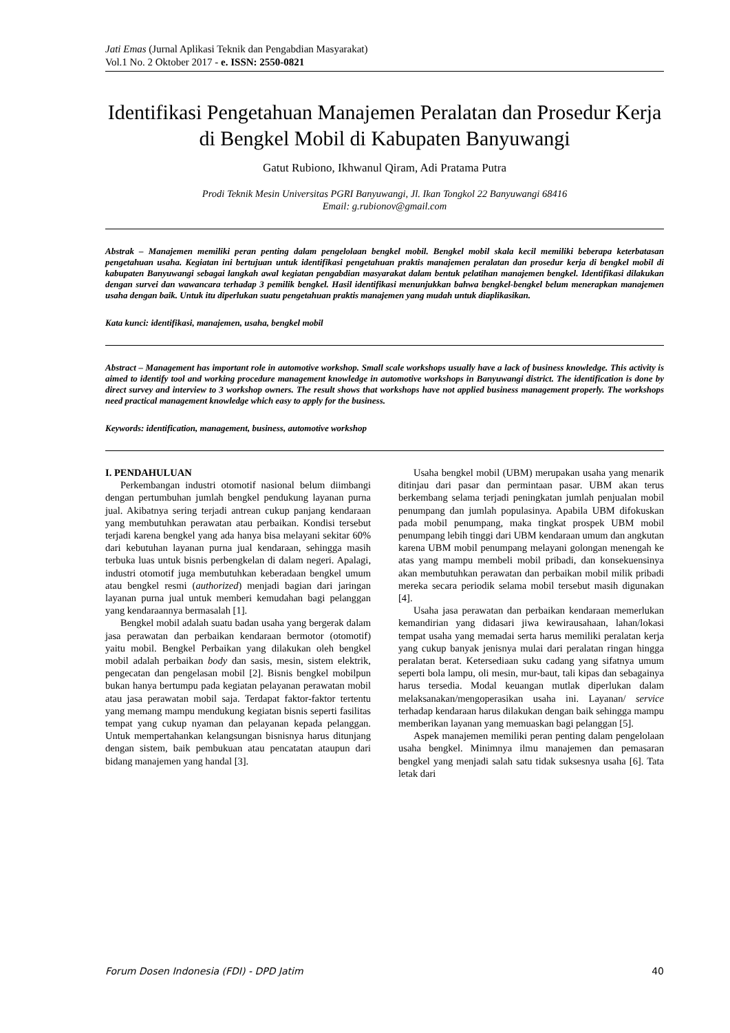Jati Emas (Jurnal Aplikasi Teknik dan Pengabdian Masyarakat)
Vol.1 No. 2 Oktober 2017 - e. ISSN: 2550-0821
Identifikasi Pengetahuan Manajemen Peralatan dan Prosedur Kerja di Bengkel Mobil di Kabupaten Banyuwangi
Gatut Rubiono, Ikhwanul Qiram, Adi Pratama Putra
Prodi Teknik Mesin Universitas PGRI Banyuwangi, Jl. Ikan Tongkol 22 Banyuwangi 68416
Email: g.rubionov@gmail.com
Abstrak – Manajemen memiliki peran penting dalam pengelolaan bengkel mobil. Bengkel mobil skala kecil memiliki beberapa keterbatasan pengetahuan usaha. Kegiatan ini bertujuan untuk identifikasi pengetahuan praktis manajemen peralatan dan prosedur kerja di bengkel mobil di kabupaten Banyuwangi sebagai langkah awal kegiatan pengabdian masyarakat dalam bentuk pelatihan manajemen bengkel. Identifikasi dilakukan dengan survei dan wawancara terhadap 3 pemilik bengkel. Hasil identifikasi menunjukkan bahwa bengkel-bengkel belum menerapkan manajemen usaha dengan baik. Untuk itu diperlukan suatu pengetahuan praktis manajemen yang mudah untuk diaplikasikan.
Kata kunci: identifikasi, manajemen, usaha, bengkel mobil
Abstract – Management has important role in automotive workshop. Small scale workshops usually have a lack of business knowledge. This activity is aimed to identify tool and working procedure management knowledge in automotive workshops in Banyuwangi district. The identification is done by direct survey and interview to 3 workshop owners. The result shows that workshops have not applied business management properly. The workshops need practical management knowledge which easy to apply for the business.
Keywords: identification, management, business, automotive workshop
I. PENDAHULUAN
Perkembangan industri otomotif nasional belum diimbangi dengan pertumbuhan jumlah bengkel pendukung layanan purna jual. Akibatnya sering terjadi antrean cukup panjang kendaraan yang membutuhkan perawatan atau perbaikan. Kondisi tersebut terjadi karena bengkel yang ada hanya bisa melayani sekitar 60% dari kebutuhan layanan purna jual kendaraan, sehingga masih terbuka luas untuk bisnis perbengkelan di dalam negeri. Apalagi, industri otomotif juga membutuhkan keberadaan bengkel umum atau bengkel resmi (authorized) menjadi bagian dari jaringan layanan purna jual untuk memberi kemudahan bagi pelanggan yang kendaraannya bermasalah [1].
Bengkel mobil adalah suatu badan usaha yang bergerak dalam jasa perawatan dan perbaikan kendaraan bermotor (otomotif) yaitu mobil. Bengkel Perbaikan yang dilakukan oleh bengkel mobil adalah perbaikan body dan sasis, mesin, sistem elektrik, pengecatan dan pengelasan mobil [2]. Bisnis bengkel mobilpun bukan hanya bertumpu pada kegiatan pelayanan perawatan mobil atau jasa perawatan mobil saja. Terdapat faktor-faktor tertentu yang memang mampu mendukung kegiatan bisnis seperti fasilitas tempat yang cukup nyaman dan pelayanan kepada pelanggan. Untuk mempertahankan kelangsungan bisnisnya harus ditunjang dengan sistem, baik pembukuan atau pencatatan ataupun dari bidang manajemen yang handal [3].
Usaha bengkel mobil (UBM) merupakan usaha yang menarik ditinjau dari pasar dan permintaan pasar. UBM akan terus berkembang selama terjadi peningkatan jumlah penjualan mobil penumpang dan jumlah populasinya. Apabila UBM difokuskan pada mobil penumpang, maka tingkat prospek UBM mobil penumpang lebih tinggi dari UBM kendaraan umum dan angkutan karena UBM mobil penumpang melayani golongan menengah ke atas yang mampu membeli mobil pribadi, dan konsekuensinya akan membutuhkan perawatan dan perbaikan mobil milik pribadi mereka secara periodik selama mobil tersebut masih digunakan [4].
Usaha jasa perawatan dan perbaikan kendaraan memerlukan kemandirian yang didasari jiwa kewirausahaan, lahan/lokasi tempat usaha yang memadai serta harus memiliki peralatan kerja yang cukup banyak jenisnya mulai dari peralatan ringan hingga peralatan berat. Ketersediaan suku cadang yang sifatnya umum seperti bola lampu, oli mesin, mur-baut, tali kipas dan sebagainya harus tersedia. Modal keuangan mutlak diperlukan dalam melaksanakan/mengoperasikan usaha ini. Layanan/ service terhadap kendaraan harus dilakukan dengan baik sehingga mampu memberikan layanan yang memuaskan bagi pelanggan [5].
Aspek manajemen memiliki peran penting dalam pengelolaan usaha bengkel. Minimnya ilmu manajemen dan pemasaran bengkel yang menjadi salah satu tidak suksesnya usaha [6]. Tata letak dari
Forum Dosen Indonesia (FDI) - DPD Jatim 40